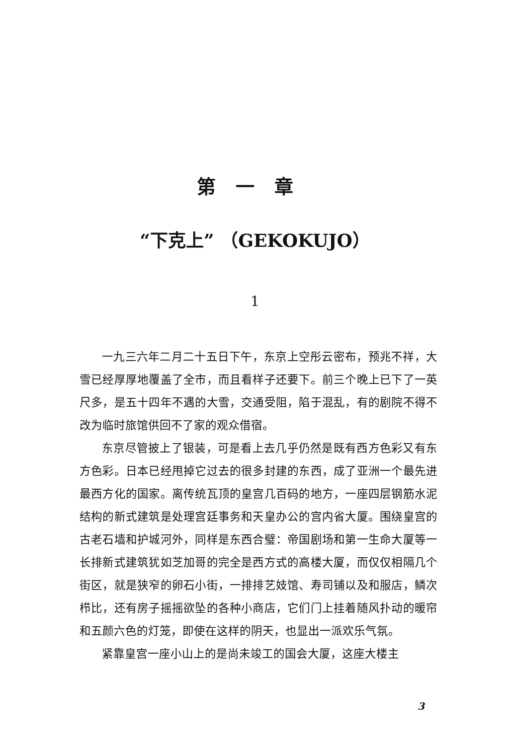第一章
“下克上” （GEKOKUJO）
1
一九三六年二月二十五日下午，东京上空彤云密布，预兆不祥，大雪已经厚厚地覆盖了全市，而且看样子还要下。前三个晚上已下了一英尺多，是五十四年不遇的大雪，交通受阻，陷于混乱，有的剧院不得不改为临时旅馆供回不了家的观众借宿。
东京尽管披上了银装，可是看上去几乎仍然是既有西方色彩又有东方色彩。日本已经甩掉它过去的很多封建的东西，成了亚洲一个最先进最西方化的国家。离传统瓦顶的皇宫几百码的地方，一座四层钢筋水泥结构的新式建筑是处理宫廷事务和天皇办公的宫内省大厦。围绕皇宫的古老石墙和护城河外，同样是东西合璧：帝国剧场和第一生命大厦等一长排新式建筑犹如芝加哥的完全是西方式的高楼大厦，而仅仅相隔几个街区，就是狭窄的卵石小街，一排排艺妓馆、寿司铺以及和服店，鳞次栉比，还有房子摇摇欲坠的各种小商店，它们门上挂着随风扑动的暖帘和五颜六色的灯笼，即使在这样的阴天，也显出一派欢乐气氛。
紧靠皇宫一座小山上的是尚未竣工的国会大厦，这座大楼主
3